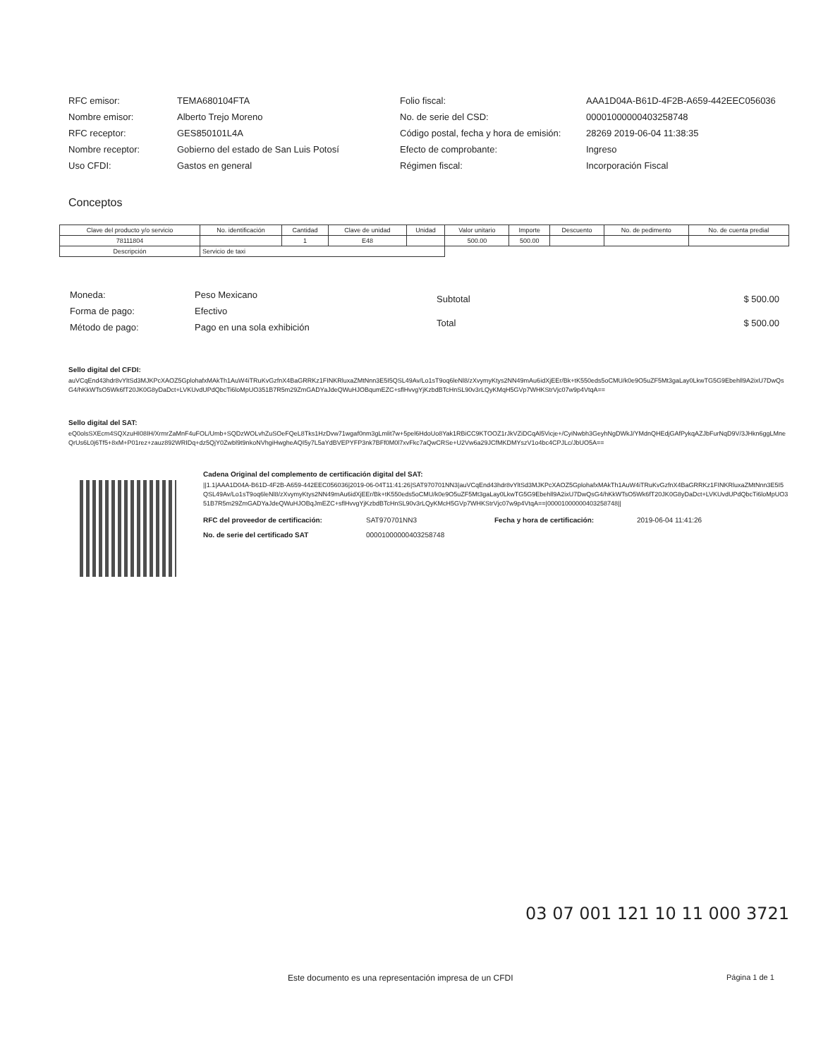| RFC emisor: | TEMA680104FTA |
| Nombre emisor: | Alberto Trejo Moreno |
| RFC receptor: | GES850101L4A |
| Nombre receptor: | Gobierno del estado de San Luis Potosí |
| Uso CFDI: | Gastos en general |
| Folio fiscal: | AAA1D04A-B61D-4F2B-A659-442EEC056036 |
| No. de serie del CSD: | 00001000000403258748 |
| Código postal, fecha y hora de emisión: | 28269 2019-06-04 11:38:35 |
| Efecto de comprobante: | Ingreso |
| Régimen fiscal: | Incorporación Fiscal |
Conceptos
| Clave del producto y/o servicio | No. identificación | Cantidad | Clave de unidad | Unidad | Valor unitario | Importe | Descuento | No. de pedimento | No. de cuenta predial |
| --- | --- | --- | --- | --- | --- | --- | --- | --- | --- |
| 78111804 | | 1 | E48 | | 500.00 | 500.00 | | | |
| Descripción | Servicio de taxi | | | | | | | | |
| Moneda: | Peso Mexicano |
| Forma de pago: | Efectivo |
| Método de pago: | Pago en una sola exhibición |
| Subtotal | $ 500.00 |
| Total | $ 500.00 |
Sello digital del CFDI:
auVCqEnd43hdr8vYltSd3MJKPcXAOZ5GplohafxMAkTh1AuW4iTRuKvGzfnX4BaGRRKz1FINKRluxaZMtNnn3E5I5QSL49Av/Lo1sT9oq6leNl8/zXvymyKtys2NN49mAu6idXjEEr/Bk+tK550eds5oCMU/k0e9O5uZF5Mt3gaLay0LkwTG5G9Ebehll9A2ixU7DwQsG4/hKkWTsO5Wk6fT20JK0G8yDaDct+LVKUvdUPdQbcTi6loMpUO351B7R5m29ZmGADYaJdeQWuHJOBqumEZC+sflHvvgYjKzbdBTcHnSL90v3rLQyKMqH5GVp7WHKStrVjc07w9p4VtqA==
Sello digital del SAT:
eQ0olsSXEcm4SQXzuHI08IH/XrmrZaMnF4uFOL/Umb+SQDzWOLvhZuSOeFQeL8Tks1HzDvw71wgaf0nm3gLmlit7w+5pel6HdoUo8Yak1RBiCC9KTOOZ1rJkVZiDCqAl5Vicje+/CyiNwbh3GeyhNgDWkJ/YMdnQHEdjGAfPykqAZJbFurNqD9V/3JHkn6ggLMneQrUs6L0j6Tf5+8xM+P01rez+zauz892WRIDq+dz5QjY0Zwbl9t9nkoNVhgiHwgheAQI5y7L5aYdBVEPYFP3nk7BFf0M0l7xvFkc7aQwCRSe+U2Vw6a29JCfMKDMYszV1o4bc4CPJLc/JbUO5A==
Cadena Original del complemento de certificación digital del SAT:
||1.1|AAA1D04A-B61D-4F2B-A659-442EEC056036|2019-06-04T11:41:26|SAT970701NN3|auVCqEnd43hdr8vYltSd3MJKPcXAOZ5GplohafxMAkTh1AuW4iTRuKvGzfnX4BaGRRKz1FINKRluxaZMtNnn3E5I5QSL49Av/Lo1sT9oq6leNl8/zXvymyKtys2NN49mAu6idXjEEr/Bk+tK550eds5oCMU/k0e9O5uZF5Mt3gaLay0LkwTG5G9Ebehll9A2ixU7DwQsG4/hKkWTsO5Wk6fT20JK0G8yDaDct+LVKUvdUPdQbcTi6loMpUO351B7R5m29ZmGADYaJdeQWuHJOBqJmEZC+sflHvvgYjKzbdBTcHnSL90v3rLQyKMcH5GVp7WHKStrVjc07w9p4VtqA==|00001000000403258748||
| RFC del proveedor de certificación: | SAT970701NN3 | Fecha y hora de certificación: | 2019-06-04 11:41:26 |
| No. de serie del certificado SAT | 00001000000403258748 | | |
03 07 001 121 10 11 000 3721
Este documento es una representación impresa de un CFDI
Página 1 de 1